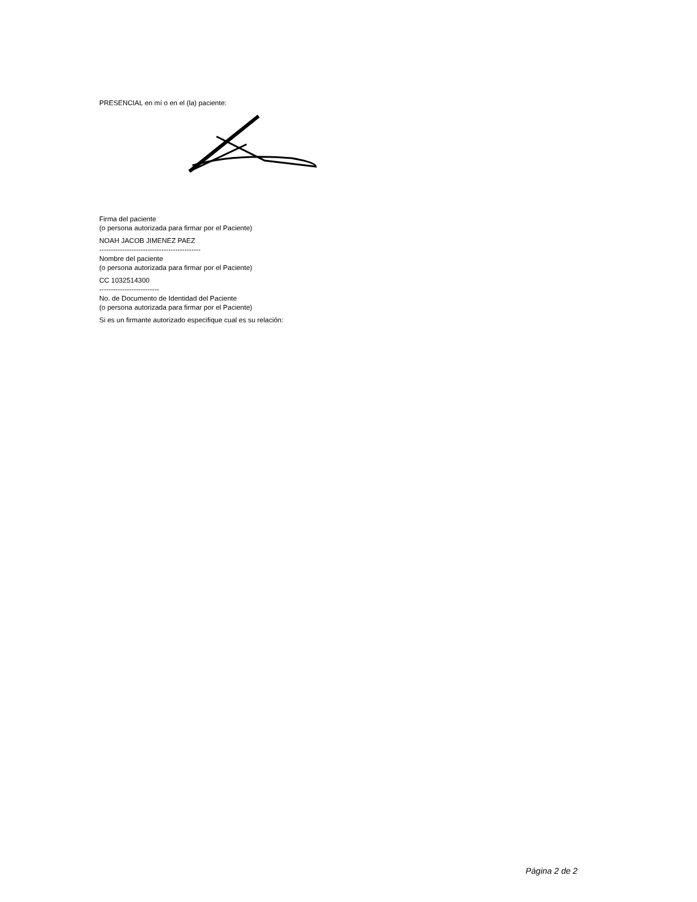PRESENCIAL en mí o en el (la) paciente:
Firma del paciente
(o persona autorizada para firmar por el Paciente)
NOAH JACOB JIMENEZ PAEZ
--------------------------------------------
Nombre del paciente
(o persona autorizada para firmar por el Paciente)
CC 1032514300
--------------------------
No. de Documento de Identidad del Paciente
(o persona autorizada para firmar por el Paciente)
Si es un firmante autorizado especifique cual es su relación:
Página 2 de 2